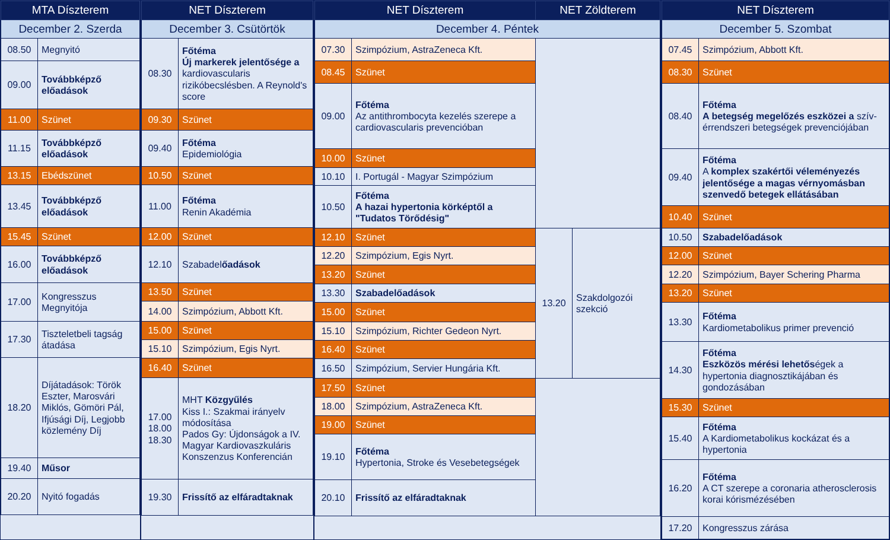| MTA Díszterem | |
| --- | --- |
| December 2. Szerda | |
| 08.50 | Megnyitó |
| 09.00 | Továbbképző előadások |
| 11.00 | Szünet |
| 11.15 | Továbbképző előadások |
| 13.15 | Ebédszünet |
| 13.45 | Továbbképző előadások |
| 15.45 | Szünet |
| 16.00 | Továbbképző előadások |
| 17.00 | Kongresszus Megnyitója |
| 17.30 | Tiszteletbeli tagság átadása |
| 18.20 | Díjátadások: Török Eszter, Marosvári Miklós, Gömöri Pál, Ifjúsági Díj, Legjobb közlemény Díj |
| 19.40 | Műsor |
| 20.20 | Nyitó fogadás |
| NET Díszterem | |
| --- | --- |
| December 3. Csütörtök | |
| 08.30 | Főtéma Új markerek jelentősége a kardiovascularis rizikóbecslésben. A Reynold's score |
| 09.30 | Szünet |
| 09.40 | Főtéma Epidemiológia |
| 10.50 | Szünet |
| 11.00 | Főtéma Renin Akadémia |
| 12.00 | Szünet |
| 12.10 | Szabadel őadások |
| 13.50 | Szünet |
| 14.00 | Szimpózium, Abbott Kft. |
| 15.00 | Szünet |
| 15.10 | Szimpózium, Egis Nyrt. |
| 16.40 | Szünet |
| 17.00 18.00 18.30 | MHT Közgyűlés Kiss I.: Szakmai irányelv módosítása Pados Gy: Újdonságok a IV. Magyar Kardiovaszkuláris Konszenzus Konferencián |
| 19.30 | Frissítő az elfáradtaknak |
| NET Díszterem | | NET Zöldterem | |
| --- | --- | --- | --- |
| December 4. Péntek | | | |
| 07.30 | Szimpózium, AstraZeneca Kft. | | |
| 08.45 | Szünet | | |
| 09.00 | Főtéma Az antithrombocyta kezelés szerepe a cardiovascularis prevencióban | | |
| 10.00 | Szünet | | |
| 10.10 | I. Portugál - Magyar Szimpózium | | |
| 10.50 | Főtéma A hazai hypertonia körképtől a "Tudatos Törődésig" | | |
| 12.10 | Szünet | 13.20 | Szakdolgozói szekció |
| 12.20 | Szimpózium, Egis Nyrt. | | |
| 13.20 | Szünet | | |
| 13.30 | Szabadelőadások | | |
| 15.00 | Szünet | | |
| 15.10 | Szimpózium, Richter Gedeon Nyrt. | | |
| 16.40 | Szünet | | |
| 16.50 | Szimpózium, Servier Hungária Kft. | | |
| 17.50 | Szünet | | |
| 18.00 | Szimpózium, AstraZeneca Kft. | | |
| 19.00 | Szünet | | |
| 19.10 | Főtéma Hypertonia, Stroke és Vesebetegségek | | |
| 20.10 | Frissítő az elfáradtaknak | | |
| NET Díszterem | |
| --- | --- |
| December 5. Szombat | |
| 07.45 | Szimpózium, Abbott Kft. |
| 08.30 | Szünet |
| 08.40 | Főtéma A betegség megelőzés eszközei a szív-érrendszeri betegségek prevenciójában |
| 09.40 | Főtéma A komplex szakértői véleményezés jelentősége a magas vérnyomásban szenvedő betegek ellátásában |
| 10.40 | Szünet |
| 10.50 | Szabadelőadások |
| 12.00 | Szünet |
| 12.20 | Szimpózium, Bayer Schering Pharma |
| 13.20 | Szünet |
| 13.30 | Főtéma Kardiometabolikus primer prevenció |
| 14.30 | Főtéma Eszközös mérési lehetős égek a hypertonia diagnosztikájában és gondozásában |
| 15.30 | Szünet |
| 15.40 | Főtéma A Kardiometabolikus kockázat és a hypertonia |
| 16.20 | Főtéma A CT szerepe a coronaria atherosclerosis korai kórismézésében |
| 17.20 | Kongresszus zárása |